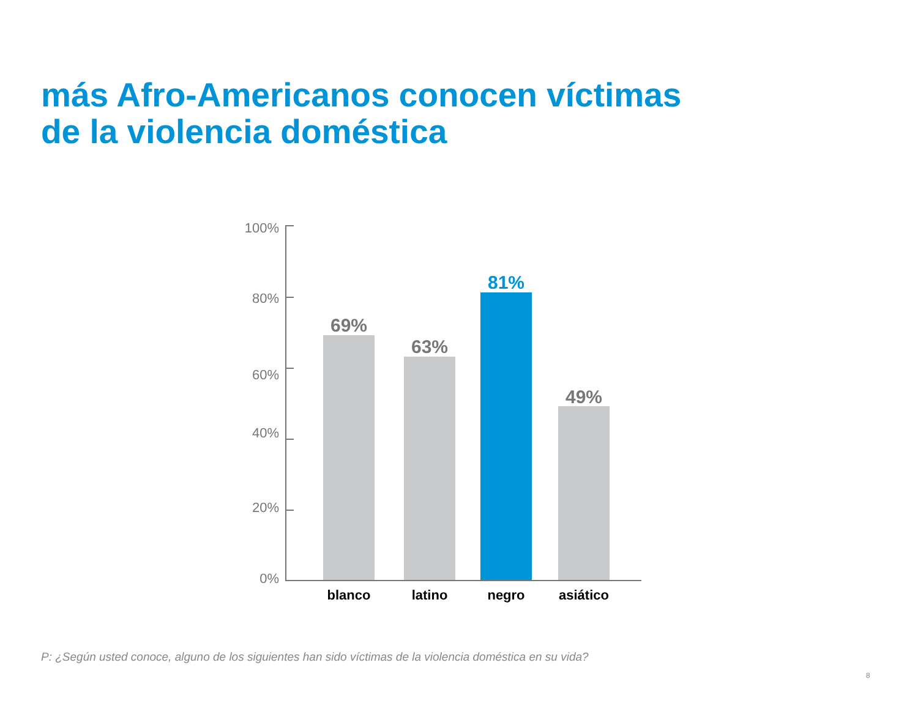más Afro-Americanos conocen víctimas
de la violencia doméstica
100%
80%
60%
40%
20%
0%
69%
63%
81%
49%
blanco latino negro asiático
P: ¿Según usted conoce, alguno de los siguientes han sido víctimas de la violencia doméstica en su vida?
8